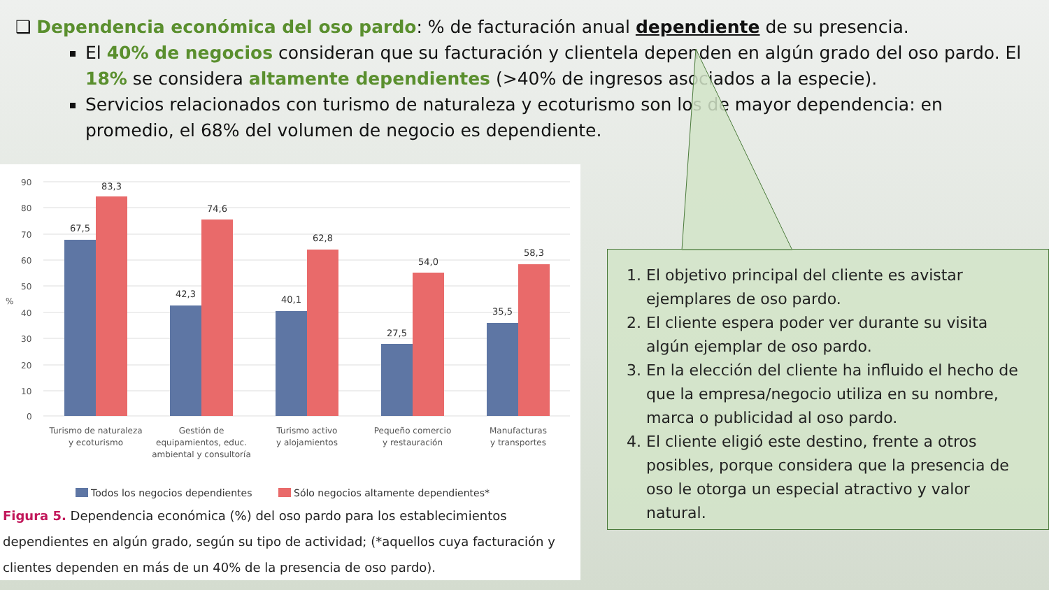❑ Dependencia económica del oso pardo: % de facturación anual dependiente de su presencia.
El 40% de negocios consideran que su facturación y clientela dependen en algún grado del oso pardo. El 18% se considera altamente dependientes (>40% de ingresos asociados a la especie).
Servicios relacionados con turismo de naturaleza y ecoturismo son los de mayor dependencia: en promedio, el 68% del volumen de negocio es dependiente.
90
80
70
60
50
40
30
20
10
0
%
67,5
83,3
42,3
74,6
40,1
62,8
27,5
54,0
35,5
58,3
Turismo de naturaleza
y ecoturismo
Gestión de
equipamientos, educ.
ambiental y consultoría
Turismo activo
y alojamientos
Pequeño comercio
y restauración
Manufacturas
y transportes
Todos los negocios dependientes
Sólo negocios altamente dependientes*
Figura 5. Dependencia económica (%) del oso pardo para los establecimientos dependientes en algún grado, según su tipo de actividad; (*aquellos cuya facturación y clientes dependen en más de un 40% de la presencia de oso pardo).
1. El objetivo principal del cliente es avistar ejemplares de oso pardo.
2. El cliente espera poder ver durante su visita algún ejemplar de oso pardo.
3. En la elección del cliente ha influido el hecho de que la empresa/negocio utiliza en su nombre, marca o publicidad al oso pardo.
4. El cliente eligió este destino, frente a otros posibles, porque considera que la presencia de oso le otorga un especial atractivo y valor natural.